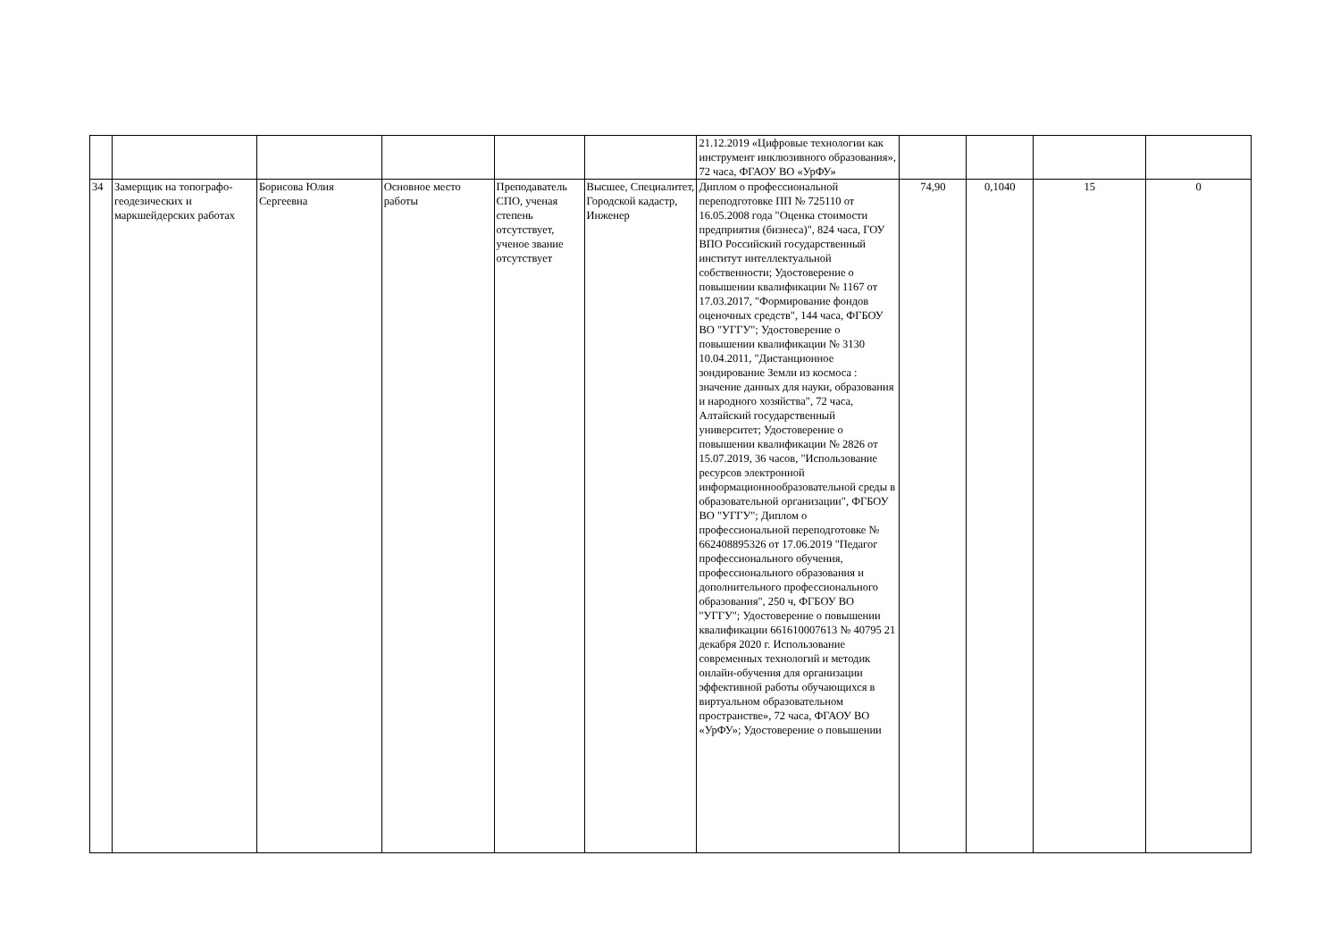| | | | | | | 21.12.2019 «Цифровые технологии как инструмент инклюзивного образования», 72 часа, ФГАОУ ВО «УрФУ» | | | | |
| 34 | Замерщик на топографо-геодезических и маркшейдерских работах | Борисова Юлия Сергеевна | Основное место работы | Преподаватель СПО, ученая степень отсутствует, ученое звание отсутствует | Высшее, Специалитет, Городской кадастр, Инженер | Диплом о профессиональной переподготовке ПП № 725110 от 16.05.2008 года "Оценка стоимости предприятия (бизнеса)", 824 часа, ГОУ ВПО Российский государственный институт интеллектуальной собственности; Удостоверение о повышении квалификации № 1167 от 17.03.2017, "Формирование фондов оценочных средств", 144 часа, ФГБОУ ВО "УГГУ"; Удостоверение о повышении квалификации № 3130 10.04.2011, "Дистанционное зондирование Земли из космоса : значение данных для науки, образования и народного хозяйства", 72 часа, Алтайский государственный университет; Удостоверение о повышении квалификации № 2826 от 15.07.2019, 36 часов, "Использование ресурсов электронной информационнообразовательной среды в образовательной организации", ФГБОУ ВО "УГГУ"; Диплом о профессиональной переподготовке № 662408895326 от 17.06.2019 "Педагог профессионального обучения, профессионального образования и дополнительного профессионального образования", 250 ч, ФГБОУ ВО "УГГУ"; Удостоверение о повышении квалификации 661610007613 № 40795 21 декабря 2020 г. Использование современных технологий и методик онлайн-обучения для организации эффективной работы обучающихся в виртуальном образовательном пространстве», 72 часа, ФГАОУ ВО «УрФУ»; Удостоверение о повышении | 74,90 | 0,1040 | 15 | 0 |